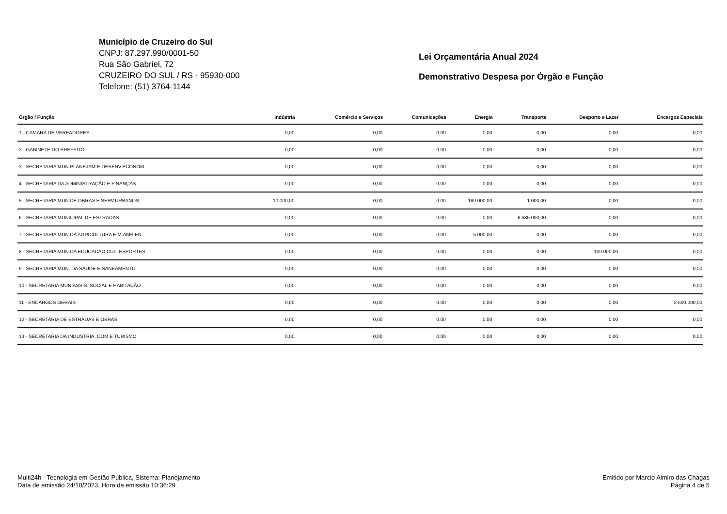Município de Cruzeiro do Sul
CNPJ: 87.297.990/0001-50
Rua São Gabriel, 72
CRUZEIRO DO SUL / RS - 95930-000
Telefone: (51) 3764-1144
Lei Orçamentária Anual 2024
Demonstrativo Despesa por Órgão e Função
| Órgão / Função | Indústria | Comércio e Serviços | Comunicações | Energia | Transporte | Desporto e Lazer | Encargos Especiais |
| --- | --- | --- | --- | --- | --- | --- | --- |
| 1 - CAMARA DE VEREADORES | 0,00 | 0,00 | 0,00 | 0,00 | 0,00 | 0,00 | 0,00 |
| 2 - GABINETE DO PREFEITO | 0,00 | 0,00 | 0,00 | 0,00 | 0,00 | 0,00 | 0,00 |
| 3 - SECRETARIA MUN.PLANEJAM.E DESENV.ECONÔM. | 0,00 | 0,00 | 0,00 | 0,00 | 0,00 | 0,00 | 0,00 |
| 4 - SECRETARIA DA ADMINISTRAÇÃO E FINANÇAS | 0,00 | 0,00 | 0,00 | 0,00 | 0,00 | 0,00 | 0,00 |
| 5 - SECRETARIA MUN.DE OBRAS E SERV.URBANOS | 10.000,00 | 0,00 | 0,00 | 180.000,00 | 1.000,00 | 0,00 | 0,00 |
| 6 - SECRETARIA MUNICIPAL DE ESTRADAS | 0,00 | 0,00 | 0,00 | 0,00 | 6.585.000,00 | 0,00 | 0,00 |
| 7 - SECRETARIA MUN.DA AGRICULTURA E M.AMBIEN | 0,00 | 0,00 | 0,00 | 5.000,00 | 0,00 | 0,00 | 0,00 |
| 8 - SECRETARIA MUN.DA EDUCACAO,CUL. ESPORTES | 0,00 | 0,00 | 0,00 | 0,00 | 0,00 | 100.000,00 | 0,00 |
| 9 - SECRETARIA MUN. DA SAUDE E SANEAMENTO | 0,00 | 0,00 | 0,00 | 0,00 | 0,00 | 0,00 | 0,00 |
| 10 - SECRETARIA MUN.ASSIS. SOCIAL E HABITAÇÃO | 0,00 | 0,00 | 0,00 | 0,00 | 0,00 | 0,00 | 0,00 |
| 11 - ENCARGOS GERAIS | 0,00 | 0,00 | 0,00 | 0,00 | 0,00 | 0,00 | 2.600.000,00 |
| 12 - SECRETARIA DE ESTRADAS E OBRAS | 0,00 | 0,00 | 0,00 | 0,00 | 0,00 | 0,00 | 0,00 |
| 13 - SECRETARIA DA INDUSTRIA, COM E TURISMO | 0,00 | 0,00 | 0,00 | 0,00 | 0,00 | 0,00 | 0,00 |
Multi24h - Tecnologia em Gestão Pública, Sistema: Planejamento
Data de emissão 24/10/2023, Hora da emissão 10:36:29
Emitido por Marcio Almiro das Chagas
Página 4 de 5